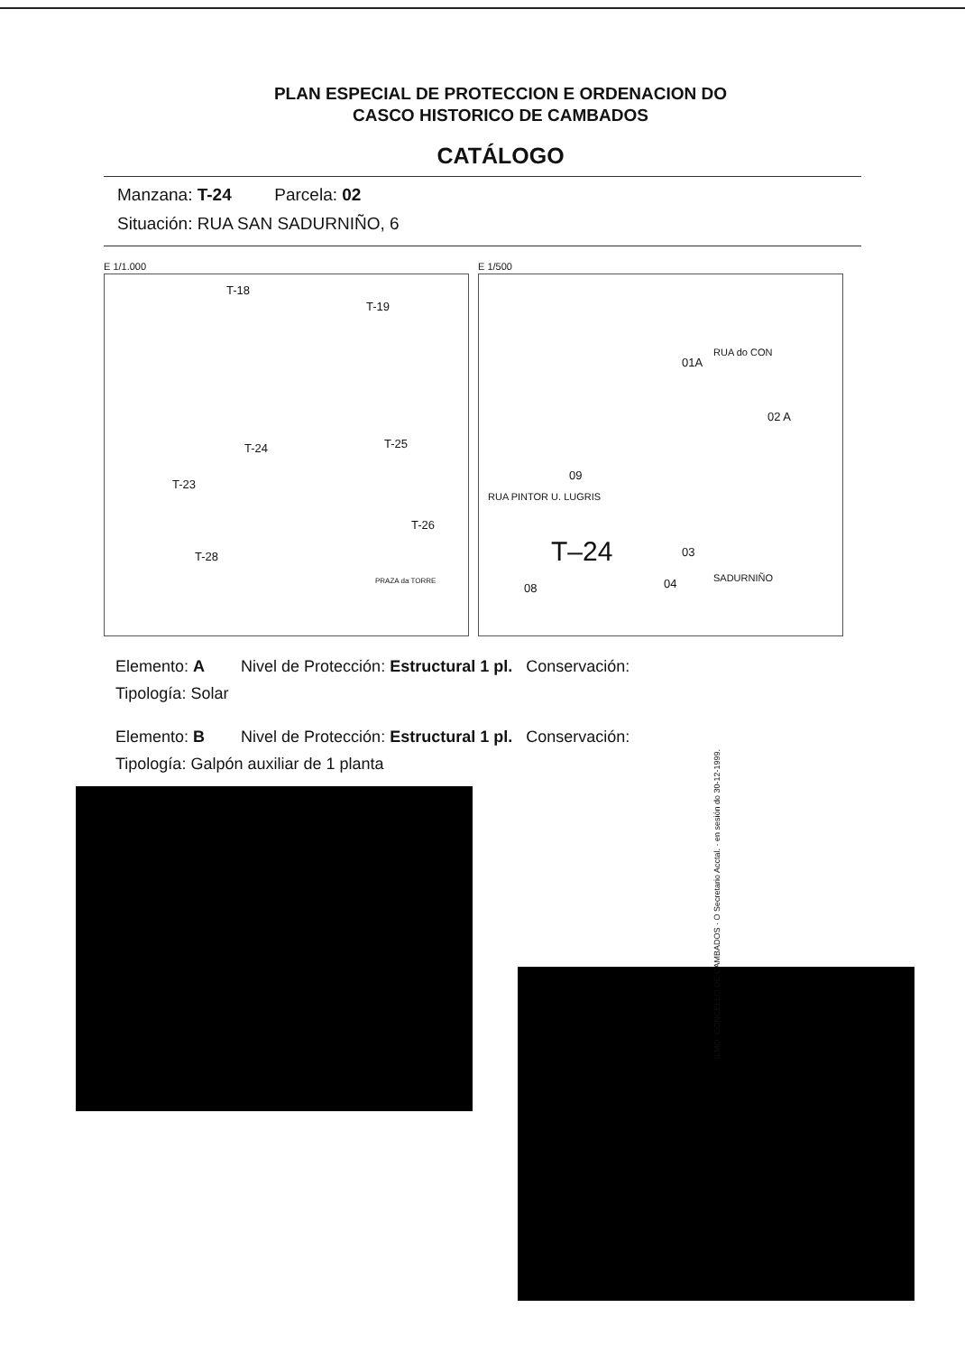PLAN ESPECIAL DE PROTECCION E ORDENACION DO
CASCO HISTORICO DE CAMBADOS
CATÁLOGO
Manzana: T-24 Parcela: 02
Situación: RUA SAN SADURNIÑO, 6
E 1/1.000
T-18
T-19
T-24 T-25
T-23
T-26
T-28
PRAZA da TORRE
E 1/500
01A
02 A
09
T–24 03
04 08
RUA PINTOR U. LUGRIS
RUA do CON
SADURNIÑO
Elemento: A Nivel de Protección: Estructural 1 pl. Conservación:
Tipología: Solar
Elemento: B Nivel de Protección: Estructural 1 pl. Conservación:
Tipología: Galpón auxiliar de 1 planta
ILMO. CONCELLO DE CAMBADOS · O Secretario Acctal. · en sesión do 30-12-1999.